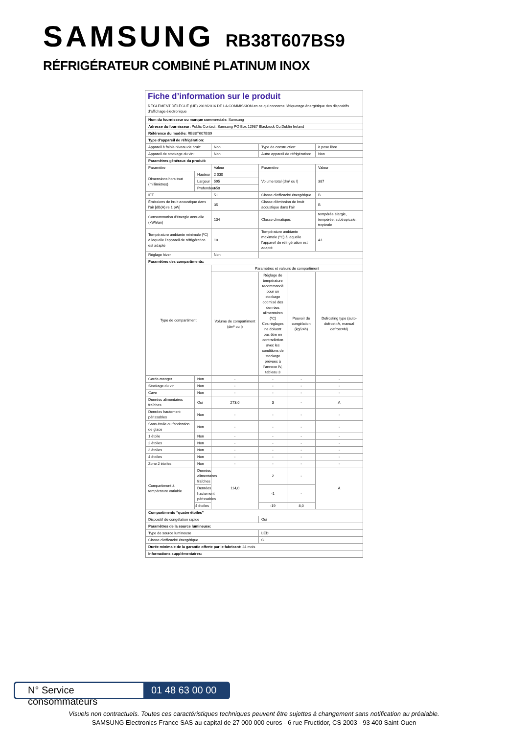SAMSUNG RB38T607BS9
RÉFRIGÉRATEUR COMBINÉ PLATINUM INOX
Fiche d’information sur le produit
RÈGLEMENT DÉLÉGUÉ (UE) 2019/2016 DE LA COMMISSION en ce qui concerne l’étiquetage énergétique des dispositifs d’affichage électronique
| Nom du fournisseur ou marque commerciale. Samsung | | | | | |
| Adresse du fournisseur: Public Contact, Samsung PO Box 12987 Blackrock Co.Dublin Ireland | | | | | |
| Référence du modèle: RB38T607BS9 | | | | | |
| Type d’appareil de réfrigération: | | | | | |
| Appareil à faible niveau de bruit: | | Non | Type de construction: | | à pose libre |
| Appareil de stockage du vin: | | Non | Autre appareil de réfrigération: | | Non |
| Paramètres généraux du produit: | | | | | |
| Paramètre | | Valeur | Paramètre | | Valeur |
| Dimensions hors tout (millimètres) | Hauteur | 2 030 | Volume total (dm³ ou l) | | 387 |
| | Largeur | 595 | | | |
| | Profondeur | 658 | | | |
| IEE | | 51 | Classe d’efficacité énergétique | | B |
| Émissions de bruit acoustique dans l’air [dB(A) re 1 pW] | | 35 | Classe d’émission de bruit acoustique dans l’air | | B |
| Consommation d’énergie annuelle (kWh/an) | | 134 | Classe climatique: | | tempérée élargie, tempérée, subtropicale, tropicale |
| Température ambiante minimale (ºC) à laquelle l’appareil de réfrigération est adapté | | 10 | Température ambiante maximale (ºC) à laquelle l’appareil de réfrigération est adapté | | 43 |
| Réglage hiver | | Non | | | |
| Paramètres des compartiments: | | | | | |
| Type de compartiment | | Paramètres et valeurs de compartiment | | | |
| | | Volume de compartiment (dm³ ou l) | Réglage de température recommandé pour un stockage optimisé des denrées alimentaires (ºC) Ces réglages ne doivent pas être en contradiction avec les conditions de stockage prévues à l’annexe IV, tableau 3 | Pouvoir de congélation (kg/24h) | Defrosting type (auto-defrost=A, manual defrost=M) |
| Garde-manger | Non | - | - | - | - |
| Stockage du vin | Non | - | - | - | - |
| Cave | Non | - | - | - | - |
| Denrées alimentaires fraîches | Oui | 273,0 | 3 | - | A |
| Denrées hautement périssables | Non | - | - | - | - |
| Sans étoile ou fabrication de glace | Non | - | - | - | - |
| 1 étoile | Non | - | - | - | - |
| 2 étoiles | Non | - | - | - | - |
| 3 étoiles | Non | - | - | - | - |
| 4 étoiles | Non | - | - | - | - |
| Zone 2 étoiles | Non | - | - | - | - |
| Compartiment à température variable | Denrées alimentaires fraîches | 114,0 | 2 | - | A |
| | Denrées hautement périssables | | -1 | - | |
| | 4 étoiles | | -19 | 8,0 | |
| Compartiments “quatre étoiles” | | | | | |
| Dispositif de congélation rapide | | | Oui | | |
| Paramètres de la source lumineuse: | | | | | |
| Type de source lumineuse | | | LED | | |
| Classe d’efficacité énergétique | | | G | | |
| Durée minimale de la garantie offerte par le fabricant: 24 mois | | | | | |
| Informations supplémentaires: | | | | | |
N° Service consommateurs 01 48 63 00 00
Visuels non contractuels. Toutes ces caractéristiques techniques peuvent être sujettes à changement sans notification au préalable.
SAMSUNG Electronics France SAS au capital de 27 000 000 euros - 6 rue Fructidor, CS 2003 - 93 400 Saint-Ouen